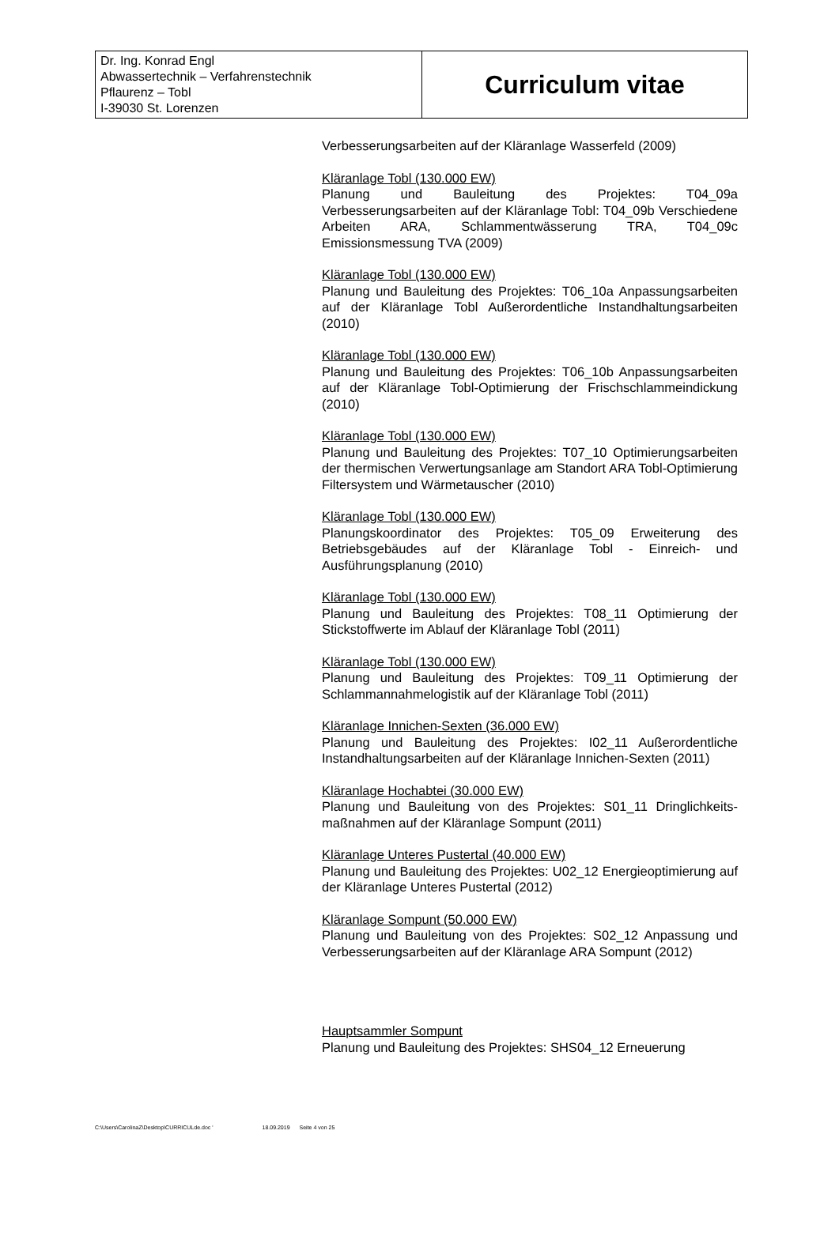| Dr. Ing. Konrad Engl Abwassertechnik – Verfahrenstechnik Pflaurenz – Tobl I-39030 St. Lorenzen | Curriculum vitae |
Verbesserungsarbeiten auf der Kläranlage Wasserfeld (2009)
Kläranlage Tobl (130.000 EW)
Planung und Bauleitung des Projektes: T04_09a Verbesserungsarbeiten auf der Kläranlage Tobl: T04_09b Verschiedene Arbeiten ARA, Schlammentwässerung TRA, T04_09c Emissionsmessung TVA (2009)
Kläranlage Tobl (130.000 EW)
Planung und Bauleitung des Projektes: T06_10a Anpassungsarbeiten auf der Kläranlage Tobl Außerordentliche Instandhaltungsarbeiten (2010)
Kläranlage Tobl (130.000 EW)
Planung und Bauleitung des Projektes: T06_10b Anpassungsarbeiten auf der Kläranlage Tobl-Optimierung der Frischschlammeindickung (2010)
Kläranlage Tobl (130.000 EW)
Planung und Bauleitung des Projektes: T07_10 Optimierungsarbeiten der thermischen Verwertungsanlage am Standort ARA Tobl-Optimierung Filtersystem und Wärmetauscher (2010)
Kläranlage Tobl (130.000 EW)
Planungskoordinator des Projektes: T05_09 Erweiterung des Betriebsgebäudes auf der Kläranlage Tobl - Einreich- und Ausführungsplanung (2010)
Kläranlage Tobl (130.000 EW)
Planung und Bauleitung des Projektes: T08_11 Optimierung der Stickstoffwerte im Ablauf der Kläranlage Tobl (2011)
Kläranlage Tobl (130.000 EW)
Planung und Bauleitung des Projektes: T09_11 Optimierung der Schlammannahmelogistik auf der Kläranlage Tobl (2011)
Kläranlage Innichen-Sexten (36.000 EW)
Planung und Bauleitung des Projektes: I02_11 Außerordentliche Instandhaltungsarbeiten auf der Kläranlage Innichen-Sexten (2011)
Kläranlage Hochabtei (30.000 EW)
Planung und Bauleitung von des Projektes: S01_11 Dringlichkeits-maßnahmen auf der Kläranlage Sompunt (2011)
Kläranlage Unteres Pustertal (40.000 EW)
Planung und Bauleitung des Projektes: U02_12 Energieoptimierung auf der Kläranlage Unteres Pustertal (2012)
Kläranlage Sompunt (50.000 EW)
Planung und Bauleitung von des Projektes: S02_12 Anpassung und Verbesserungsarbeiten auf der Kläranlage ARA Sompunt (2012)
Hauptsammler Sompunt
Planung und Bauleitung des Projektes: SHS04_12 Erneuerung
C:\Users\CarolinaZ\Desktop\CURRICULde.doc ' 18.09.2019 Seite 4 von 25